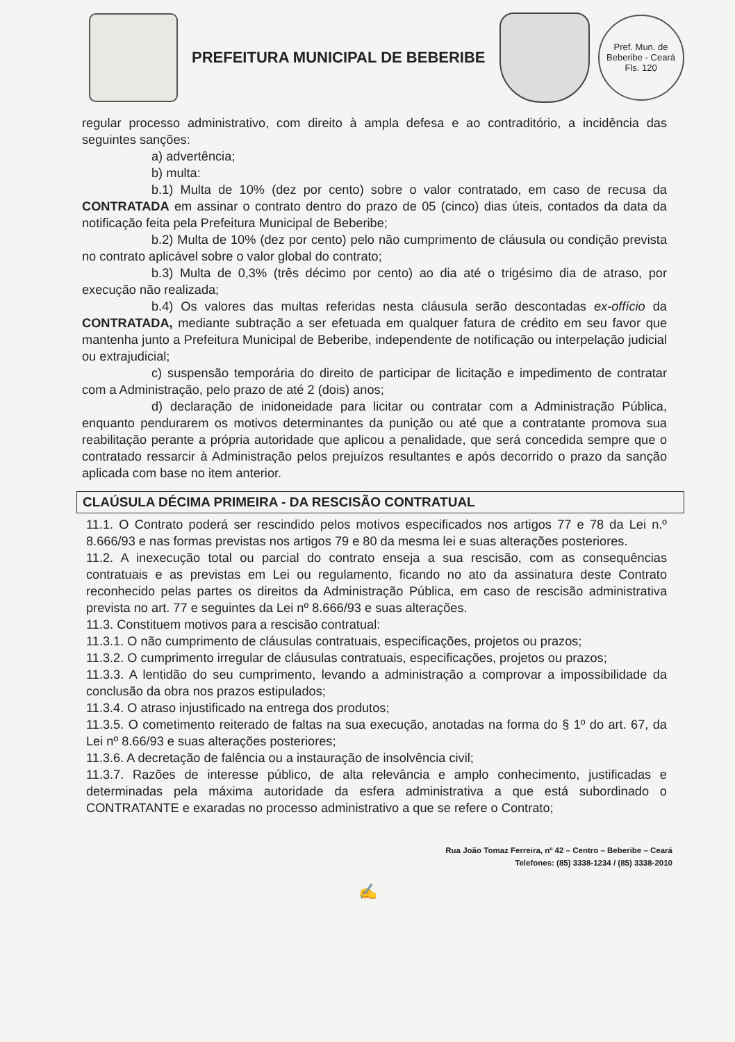PREFEITURA MUNICIPAL DE BEBERIBE
Pref. Mun. de Beberibe - Ceará
Fls. 120
regular processo administrativo, com direito à ampla defesa e ao contraditório, a incidência das seguintes sanções:
a) advertência;
b) multa:
b.1) Multa de 10% (dez por cento) sobre o valor contratado, em caso de recusa da CONTRATADA em assinar o contrato dentro do prazo de 05 (cinco) dias úteis, contados da data da notificação feita pela Prefeitura Municipal de Beberibe;
b.2) Multa de 10% (dez por cento) pelo não cumprimento de cláusula ou condição prevista no contrato aplicável sobre o valor global do contrato;
b.3) Multa de 0,3% (três décimo por cento) ao dia até o trigésimo dia de atraso, por execução não realizada;
b.4) Os valores das multas referidas nesta cláusula serão descontadas ex-offício da CONTRATADA, mediante subtração a ser efetuada em qualquer fatura de crédito em seu favor que mantenha junto a Prefeitura Municipal de Beberibe, independente de notificação ou interpelação judicial ou extrajudicial;
c) suspensão temporária do direito de participar de licitação e impedimento de contratar com a Administração, pelo prazo de até 2 (dois) anos;
d) declaração de inidoneidade para licitar ou contratar com a Administração Pública, enquanto pendurarem os motivos determinantes da punição ou até que a contratante promova sua reabilitação perante a própria autoridade que aplicou a penalidade, que será concedida sempre que o contratado ressarcir à Administração pelos prejuízos resultantes e após decorrido o prazo da sanção aplicada com base no item anterior.
CLAÚSULA DÉCIMA PRIMEIRA - DA RESCISÃO CONTRATUAL
11.1. O Contrato poderá ser rescindido pelos motivos especificados nos artigos 77 e 78 da Lei n.º 8.666/93 e nas formas previstas nos artigos 79 e 80 da mesma lei e suas alterações posteriores.
11.2. A inexecução total ou parcial do contrato enseja a sua rescisão, com as consequências contratuais e as previstas em Lei ou regulamento, ficando no ato da assinatura deste Contrato reconhecido pelas partes os direitos da Administração Pública, em caso de rescisão administrativa prevista no art. 77 e seguintes da Lei nº 8.666/93 e suas alterações.
11.3. Constituem motivos para a rescisão contratual:
11.3.1. O não cumprimento de cláusulas contratuais, especificações, projetos ou prazos;
11.3.2. O cumprimento irregular de cláusulas contratuais, especificações, projetos ou prazos;
11.3.3. A lentidão do seu cumprimento, levando a administração a comprovar a impossibilidade da conclusão da obra nos prazos estipulados;
11.3.4. O atraso injustificado na entrega dos produtos;
11.3.5. O cometimento reiterado de faltas na sua execução, anotadas na forma do § 1º do art. 67, da Lei nº 8.66/93 e suas alterações posteriores;
11.3.6. A decretação de falência ou a instauração de insolvência civil;
11.3.7. Razões de interesse público, de alta relevância e amplo conhecimento, justificadas e determinadas pela máxima autoridade da esfera administrativa a que está subordinado o CONTRATANTE e exaradas no processo administrativo a que se refere o Contrato;
Rua João Tomaz Ferreira, nº 42 – Centro – Beberibe – Ceará
Telefones: (85) 3338-1234 / (85) 3338-2010
✍